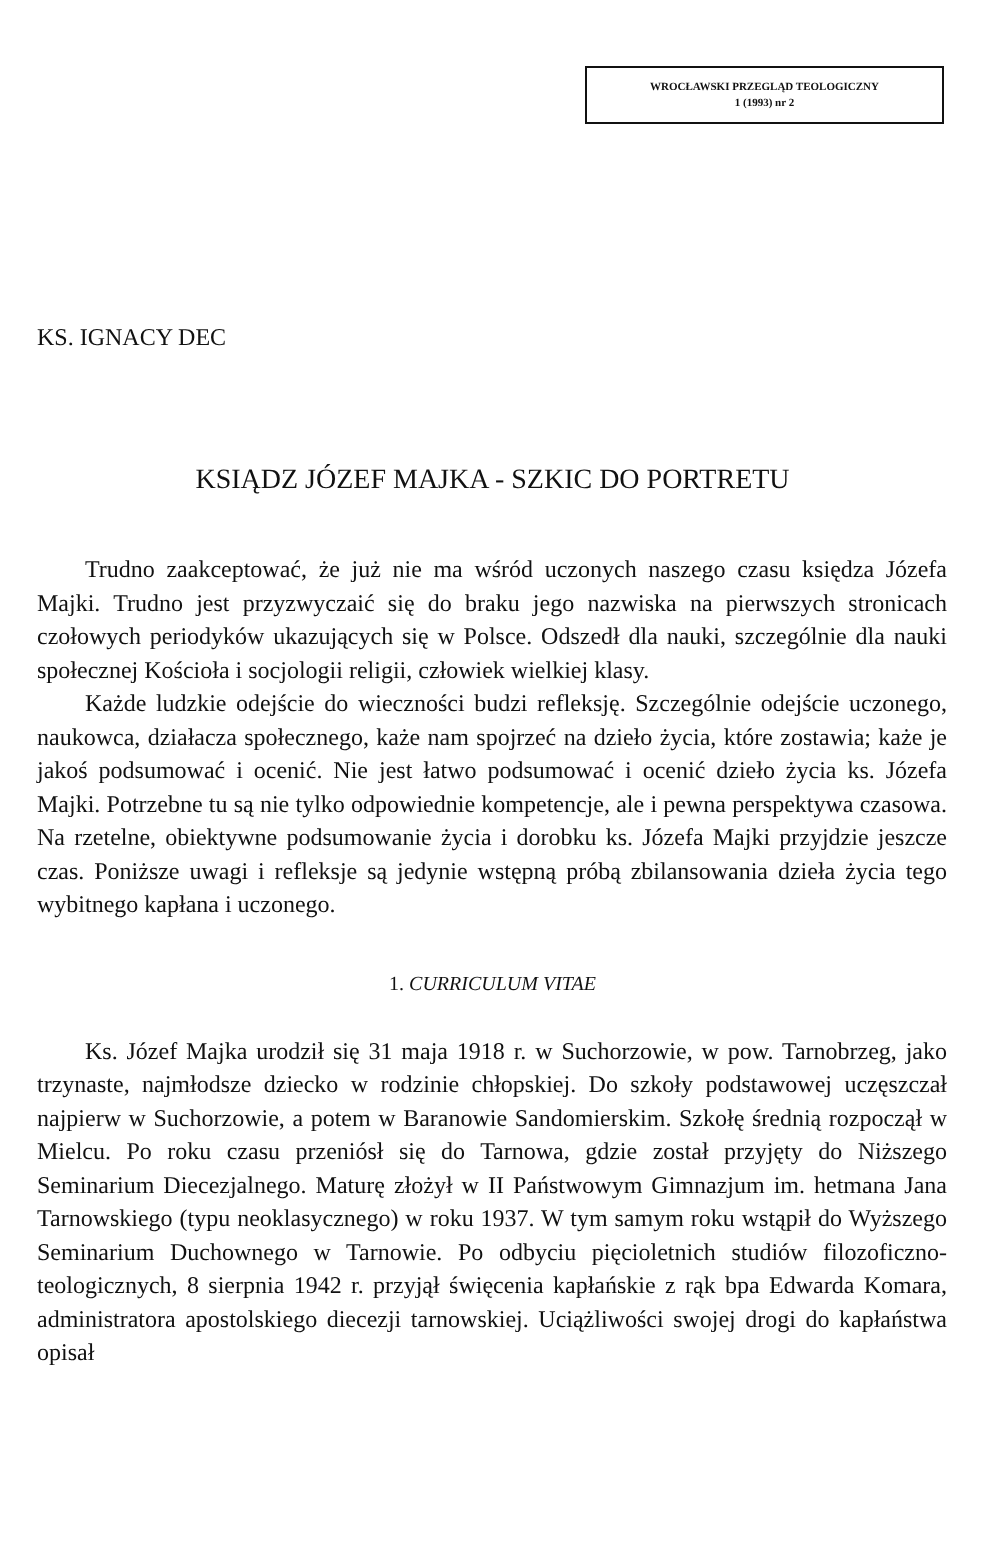WROCŁAWSKI PRZEGLĄD TEOLOGICZNY
1 (1993) nr 2
KS. IGNACY DEC
KSIĄDZ JÓZEF MAJKA - SZKIC DO PORTRETU
Trudno zaakceptować, że już nie ma wśród uczonych naszego czasu księdza Józefa Majki. Trudno jest przyzwyczaić się do braku jego nazwiska na pierwszych stronicach czołowych periodyków ukazujących się w Polsce. Odszedł dla nauki, szczególnie dla nauki społecznej Kościoła i socjologii religii, człowiek wielkiej klasy.
Każde ludzkie odejście do wieczności budzi refleksję. Szczególnie odejście uczonego, naukowca, działacza społecznego, każe nam spojrzeć na dzieło życia, które zostawia; każe je jakoś podsumować i ocenić. Nie jest łatwo podsumować i ocenić dzieło życia ks. Józefa Majki. Potrzebne tu są nie tylko odpowiednie kompetencje, ale i pewna perspektywa czasowa. Na rzetelne, obiektywne podsumowanie życia i dorobku ks. Józefa Majki przyjdzie jeszcze czas. Poniższe uwagi i refleksje są jedynie wstępną próbą zbilansowania dzieła życia tego wybitnego kapłana i uczonego.
1. CURRICULUM VITAE
Ks. Józef Majka urodził się 31 maja 1918 r. w Suchorzowie, w pow. Tarnobrzeg, jako trzynaste, najmłodsze dziecko w rodzinie chłopskiej. Do szkoły podstawowej uczęszczał najpierw w Suchorzowie, a potem w Baranowie Sandomierskim. Szkołę średnią rozpoczął w Mielcu. Po roku czasu przeniósł się do Tarnowa, gdzie został przyjęty do Niższego Seminarium Diecezjalnego. Maturę złożył w II Państwowym Gimnazjum im. hetmana Jana Tarnowskiego (typu neoklasycznego) w roku 1937. W tym samym roku wstąpił do Wyższego Seminarium Duchownego w Tarnowie. Po odbyciu pięcioletnich studiów filozoficzno-teologicznych, 8 sierpnia 1942 r. przyjął święcenia kapłańskie z rąk bpa Edwarda Komara, administratora apostolskiego diecezji tarnowskiej. Uciążliwości swojej drogi do kapłaństwa opisał